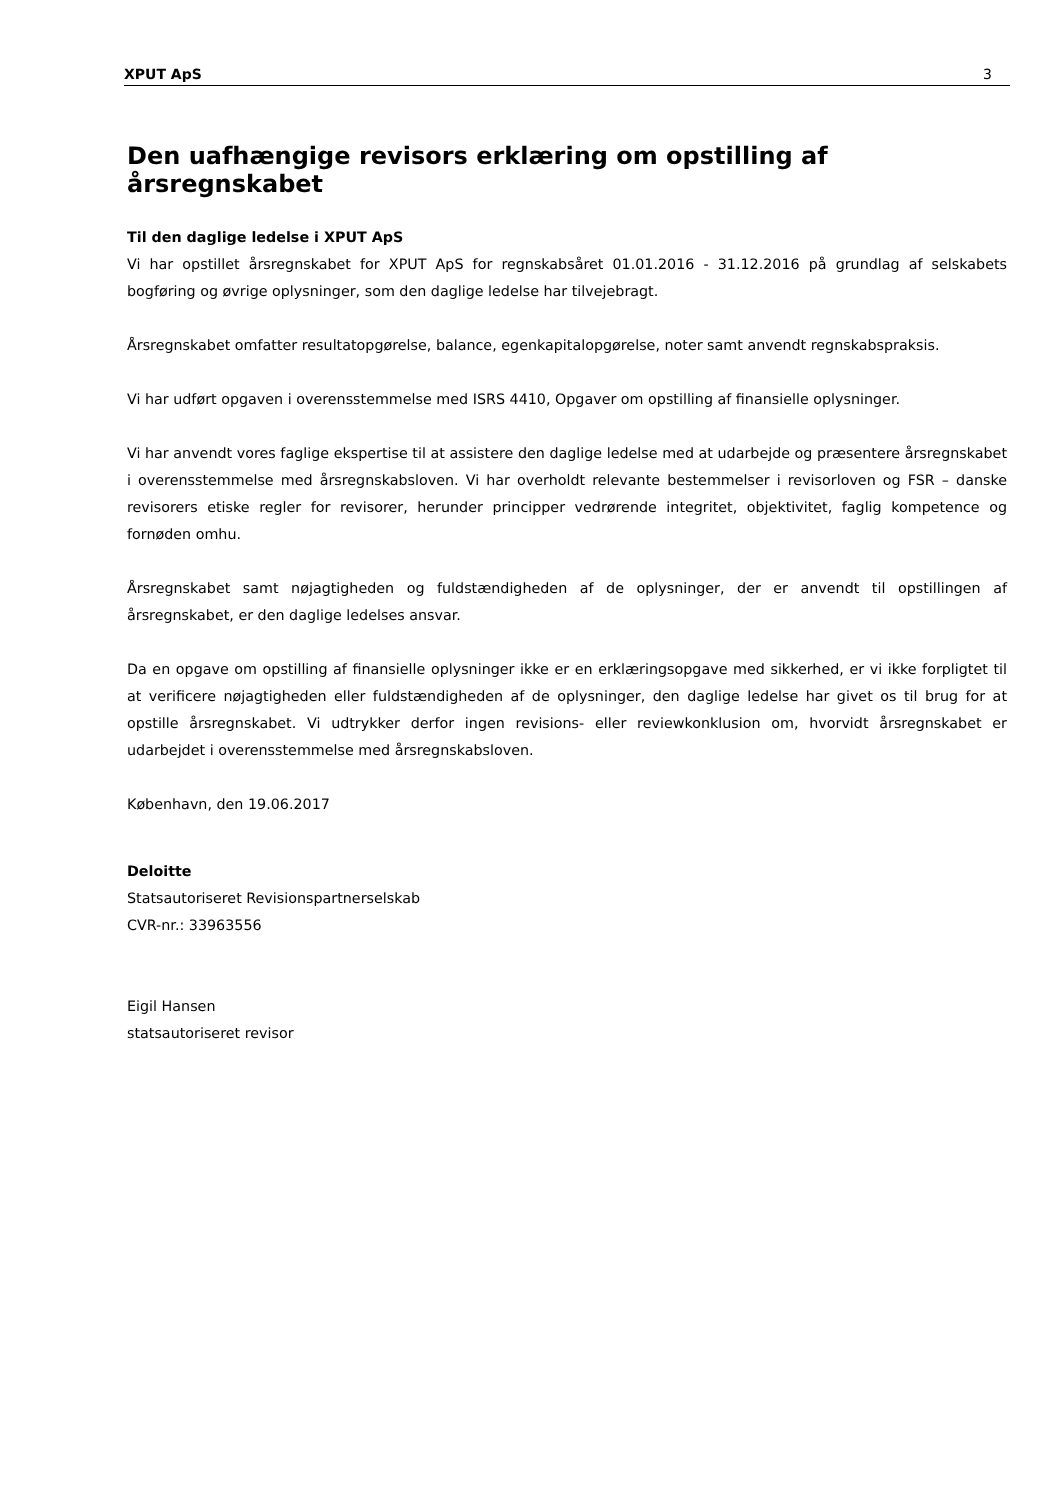XPUT ApS 3
Den uafhængige revisors erklæring om opstilling af årsregnskabet
Til den daglige ledelse i XPUT ApS
Vi har opstillet årsregnskabet for XPUT ApS for regnskabsåret 01.01.2016 - 31.12.2016 på grundlag af selskabets bogføring og øvrige oplysninger, som den daglige ledelse har tilvejebragt.
Årsregnskabet omfatter resultatopgørelse, balance, egenkapitalopgørelse, noter samt anvendt regnskabspraksis.
Vi har udført opgaven i overensstemmelse med ISRS 4410, Opgaver om opstilling af finansielle oplysninger.
Vi har anvendt vores faglige ekspertise til at assistere den daglige ledelse med at udarbejde og præsentere årsregnskabet i overensstemmelse med årsregnskabsloven. Vi har overholdt relevante bestemmelser i revisorloven og FSR – danske revisorers etiske regler for revisorer, herunder principper vedrørende integritet, objektivitet, faglig kompetence og fornøden omhu.
Årsregnskabet samt nøjagtigheden og fuldstændigheden af de oplysninger, der er anvendt til opstillingen af årsregnskabet, er den daglige ledelses ansvar.
Da en opgave om opstilling af finansielle oplysninger ikke er en erklæringsopgave med sikkerhed, er vi ikke forpligtet til at verificere nøjagtigheden eller fuldstændigheden af de oplysninger, den daglige ledelse har givet os til brug for at opstille årsregnskabet. Vi udtrykker derfor ingen revisions- eller reviewkonklusion om, hvorvidt årsregnskabet er udarbejdet i overensstemmelse med årsregnskabsloven.
København, den 19.06.2017
Deloitte
Statsautoriseret Revisionspartnerselskab
CVR-nr.: 33963556
Eigil Hansen
statsautoriseret revisor